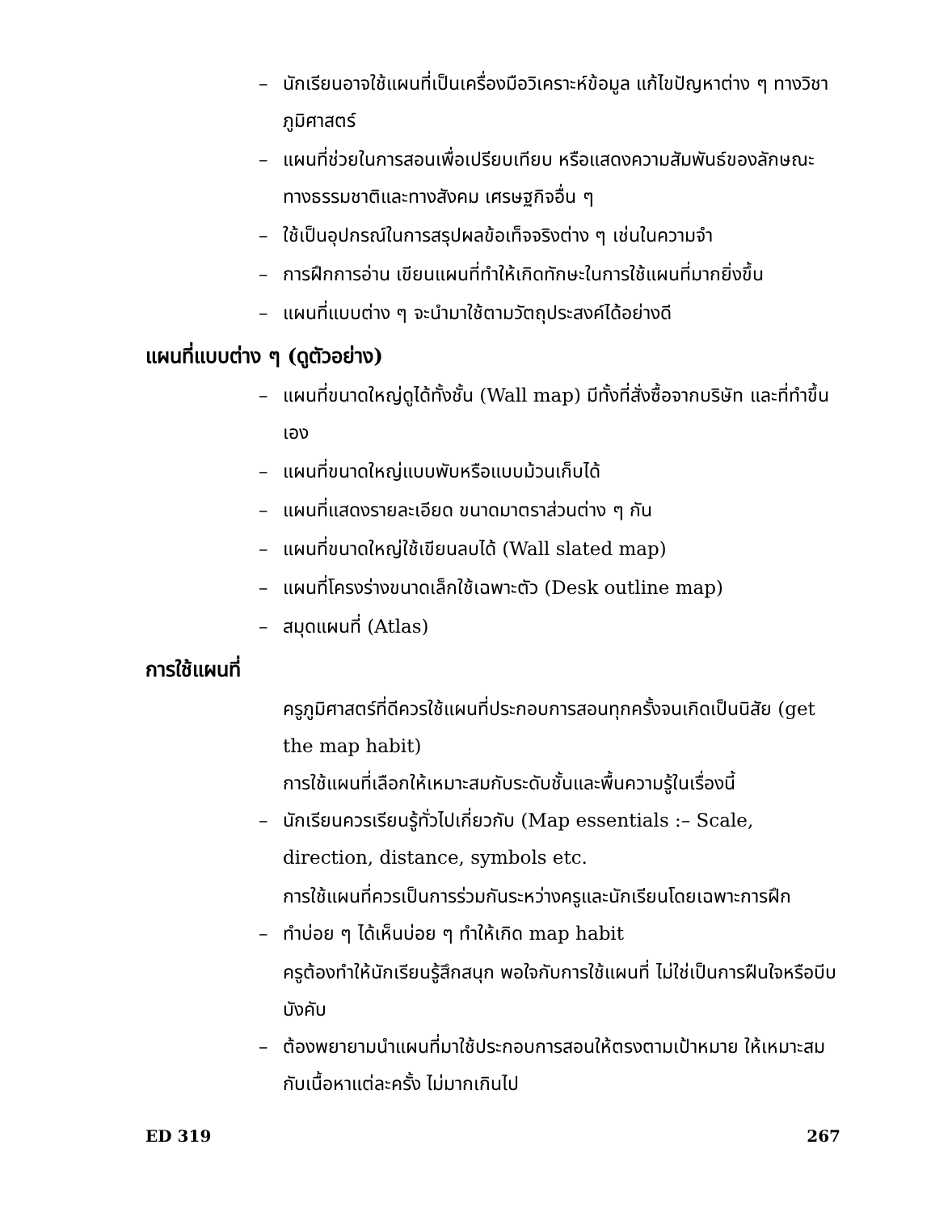– นักเรียนอาจใช้แผนที่เป็นเครื่องมือวิเคราะห์ข้อมูล แก้ไขปัญหาต่าง ๆ ทางวิชาภูมิศาสตร์
– แผนที่ช่วยในการสอนเพื่อเปรียบเทียบ หรือแสดงความสัมพันธ์ของลักษณะทางธรรมชาติและทางสังคม เศรษฐกิจอื่น ๆ
– ใช้เป็นอุปกรณ์ในการสรุปผลข้อเท็จจริงต่าง ๆ เช่นในความจำ
– การฝึกการอ่าน เขียนแผนที่ทำให้เกิดทักษะในการใช้แผนที่มากยิ่งขึ้น
– แผนที่แบบต่าง ๆ จะนำมาใช้ตามวัตถุประสงค์ได้อย่างดี
แผนที่แบบต่าง ๆ (ดูตัวอย่าง)
– แผนที่ขนาดใหญ่ดูได้ทั้งชั้น (Wall map) มีทั้งที่สั่งซื้อจากบริษัท และที่ทำขึ้นเอง
– แผนที่ขนาดใหญ่แบบพับหรือแบบม้วนเก็บได้
– แผนที่แสดงรายละเอียด ขนาดมาตราส่วนต่าง ๆ กัน
– แผนที่ขนาดใหญ่ใช้เขียนลบได้ (Wall slated map)
– แผนที่โครงร่างขนาดเล็กใช้เฉพาะตัว (Desk outline map)
– สมุดแผนที่ (Atlas)
การใช้แผนที่
ครูภูมิศาสตร์ที่ดีควรใช้แผนที่ประกอบการสอนทุกครั้งจนเกิดเป็นนิสัย (get the map habit)
การใช้แผนที่เลือกให้เหมาะสมกับระดับชั้นและพื้นความรู้ในเรื่องนี้
– นักเรียนควรเรียนรู้ทั่วไปเกี่ยวกับ (Map essentials :– Scale, direction, distance, symbols etc.
การใช้แผนที่ควรเป็นการร่วมกันระหว่างครูและนักเรียนโดยเฉพาะการฝึก
– ทำบ่อย ๆ ได้เห็นบ่อย ๆ ทำให้เกิด map habit
ครูต้องทำให้นักเรียนรู้สึกสนุก พอใจกับการใช้แผนที่ ไม่ใช่เป็นการฝืนใจหรือบีบบังคับ
– ต้องพยายามนำแผนที่มาใช้ประกอบการสอนให้ตรงตามเป้าหมาย ให้เหมาะสมกับเนื้อหาแต่ละครั้ง ไม่มากเกินไป
ED 319 267